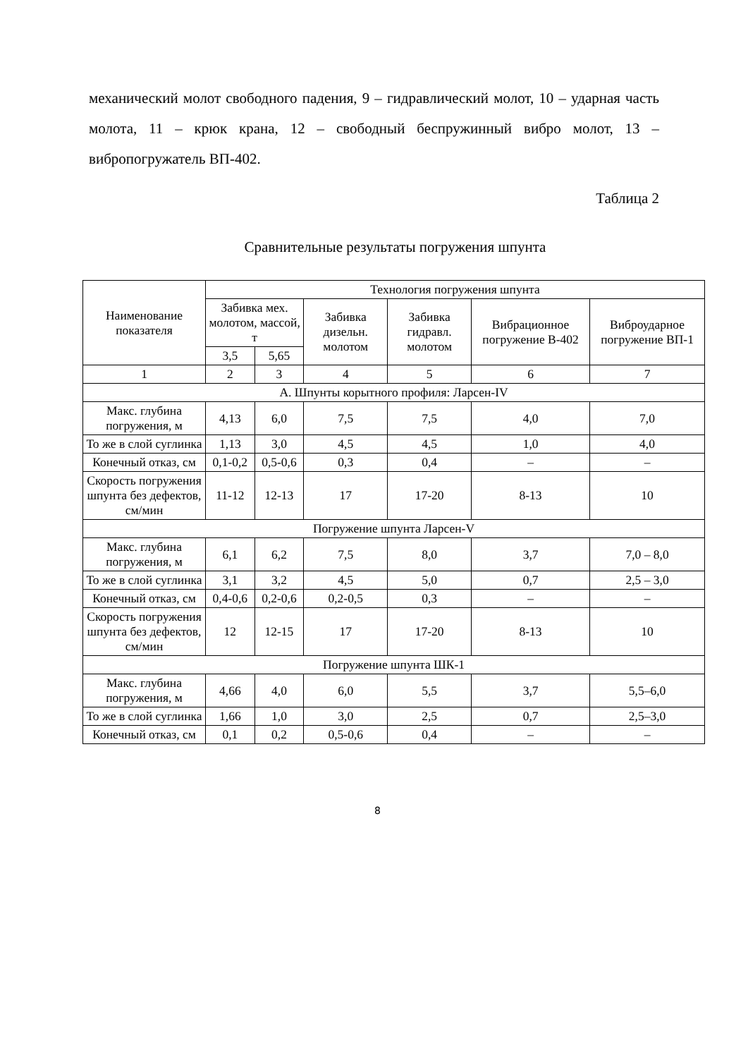механический молот свободного падения, 9 – гидравлический молот, 10 – ударная часть молота, 11 – крюк крана, 12 – свободный беспружинный вибро молот, 13 – вибропогружатель ВП-402.
Таблица 2
Сравнительные результаты погружения шпунта
| Наименование показателя | Технология погружения шпунта | | | | | |
| --- | --- | --- | --- | --- | --- | --- |
| | Забивка мех. молотом, массой, т | | Забивка дизельн. молотом | Забивка гидравл. молотом | Вибрационное погружение В-402 | Виброударное погружение ВП-1 |
| | 3,5 | 5,65 | | | | |
| 1 | 2 | 3 | 4 | 5 | 6 | 7 |
| А. Шпунты корытного профиля: Ларсен-IV | | | | | | |
| Макс. глубина погружения, м | 4,13 | 6,0 | 7,5 | 7,5 | 4,0 | 7,0 |
| То же в слой суглинка | 1,13 | 3,0 | 4,5 | 4,5 | 1,0 | 4,0 |
| Конечный отказ, см | 0,1-0,2 | 0,5-0,6 | 0,3 | 0,4 | – | – |
| Скорость погружения шпунта без дефектов, см/мин | 11-12 | 12-13 | 17 | 17-20 | 8-13 | 10 |
| Погружение шпунта Ларсен-V | | | | | | |
| Макс. глубина погружения, м | 6,1 | 6,2 | 7,5 | 8,0 | 3,7 | 7,0 – 8,0 |
| То же в слой суглинка | 3,1 | 3,2 | 4,5 | 5,0 | 0,7 | 2,5 – 3,0 |
| Конечный отказ, см | 0,4-0,6 | 0,2-0,6 | 0,2-0,5 | 0,3 | – | – |
| Скорость погружения шпунта без дефектов, см/мин | 12 | 12-15 | 17 | 17-20 | 8-13 | 10 |
| Погружение шпунта ШК-1 | | | | | | |
| Макс. глубина погружения, м | 4,66 | 4,0 | 6,0 | 5,5 | 3,7 | 5,5–6,0 |
| То же в слой суглинка | 1,66 | 1,0 | 3,0 | 2,5 | 0,7 | 2,5–3,0 |
| Конечный отказ, см | 0,1 | 0,2 | 0,5-0,6 | 0,4 | – | – |
8